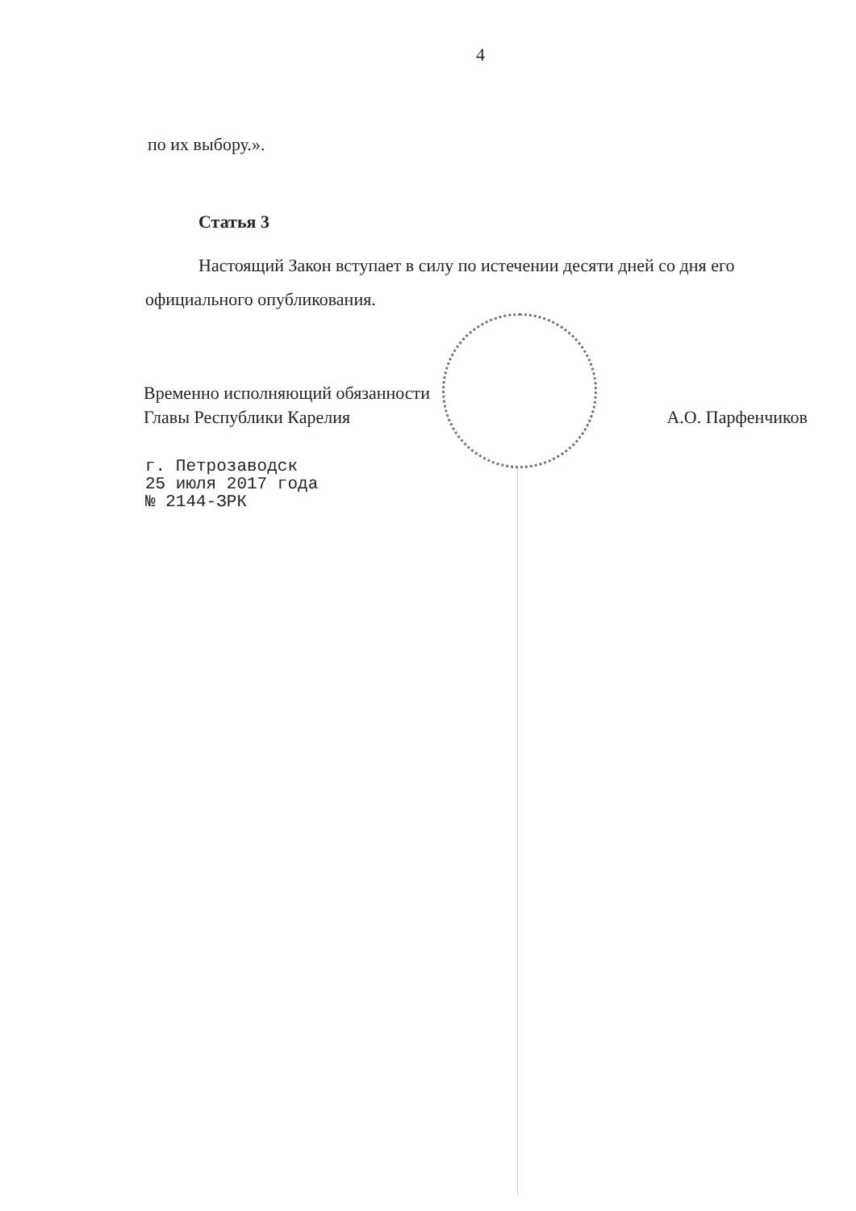4
по их выбору.».
Статья 3
Настоящий Закон вступает в силу по истечении десяти дней со дня его официального опубликования.
Временно исполняющий обязанности
Главы Республики Карелия
А.О. Парфенчиков
г. Петрозаводск
25 июля 2017 года
№ 2144-ЗРК